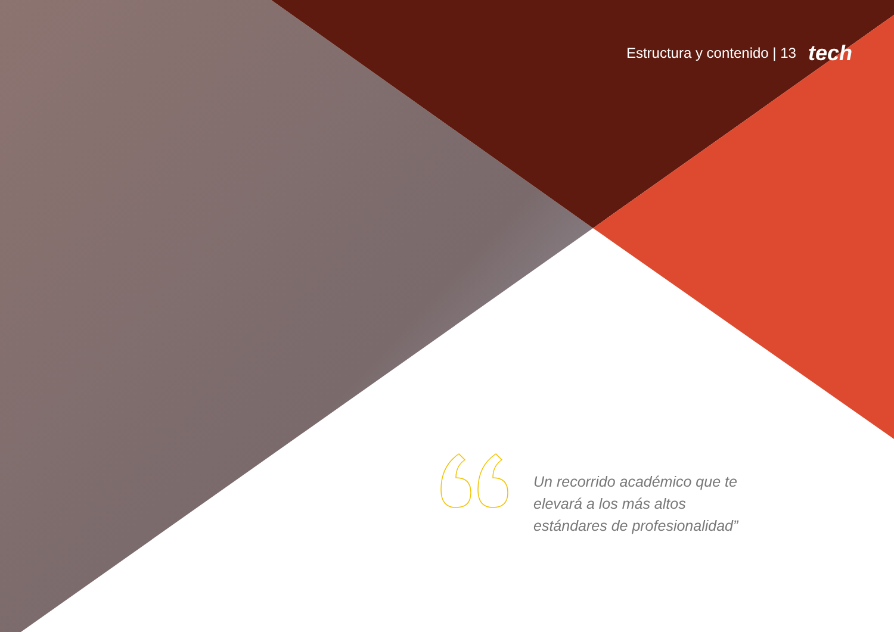Estructura y contenido | 13 tech
Un recorrido académico que te elevará a los más altos estándares de profesionalidad”